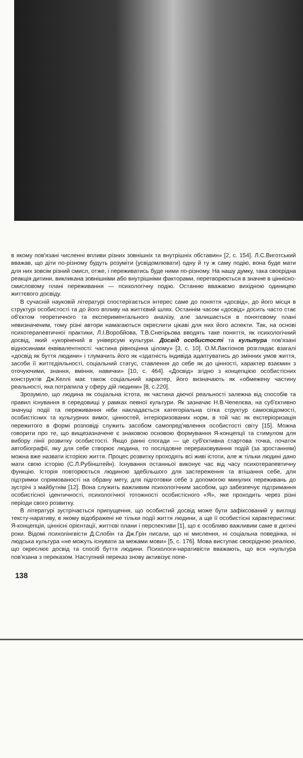в якому пов'язані численні впливи різних зовнішніх та внутрішніх обставин» [2, с. 154]. Л.С.Виготський вважав, що діти по-різному будуть розуміти (усвідомлювати) одну й ту ж саму подію, вона буде мати для них зовсім різний смисл, отже, і переживатись буде ними по-різному. На нашу думку, така своєрідна реакція дитини, викликана зовнішніми або внутрішніми факторами, перетворюється в значне в ціннісно-смисловому плані переживання — психологічну подію. Останню вважаємо вихідною одиницею життєвого досвіду.
В сучасній науковій літературі спостерігається інтерес саме до поняття «досвід», до його місця в структурі особистості та до його впливу на життєвий шлях. Останнім часом «досвід» досить часто стає об'єктом теоретичного та експериментального аналізу, але залишається в понятєвому плані невизначеним, тому різні автори намагаються окреслити цікаві для них його аспекти. Так, на основі психотерапевтичної практики, Л.І.Воробйова, Т.В.Снегірьова вводять таке поняття, як психологічний досвід, який «укорінений в універсумі культури. Досвід особистості та культура пов'язані відносинами еквівалентності: частина рівноцінна цілому» [3, с. 10]. О.М.Лактіонов розглядає взагалі «досвід як буття людини» і тлумачить його як «здатність індивіда адаптуватись до змінних умов життя, засоби її життєдіяльності, соціальний статус, ставлення до себе як до цінності, характер взаємин з оточуючими, знання, вміння, навички» [10, с. 464]. «Досвід» згідно з концепцією особистісних конструктів Дж.Келлі має також соціальний характер, його визначають як «обмежену частину реальності, яка потрапила у сферу дій людини» [8, с.220].
Зрозуміло, що людина як соціальна істота, як частина діючої реальності залежна від способів та правил існування в середовищі у рамках певної культури. Як зазначає Н.В.Чепелєва, на суб'єктивно значущі події та переживання ніби накладається категоріальна сітка структур самосвідомості, особистісних та культурних вимог, цінностей, інтеріоризованих норм, в той час як екстеріоризація пережитого в формі розповіді служить засобом самопред'явлення особистості світу [15]. Можна говорити про те, що вищезазначене є знаковою основою формування Я-концепції та стимулом для вибору лінії розвитку особистості. Якщо ранні спогади — це суб'єктивна стартова точка, початок автобіографії, яку для себе створює людина, то послідовне перераховування подій (за зростанням) можна вже назвати історією життя. Процес розвитку проходять всі живі істоти, але ж тільки людині дано мати свою історію (С.Л.Рубінштейн). Існування останньої виконує час від часу психотерапевтичну функцію. Історія повторюється людиною здебільшого для застереження та втішання себе, для підтримки спрямованості на обрану мету, для підготовки себе з допомогою минулих переживань до зустрічі з майбутнім [12]. Вона служить важливим психологічним засобом, що забезпечує підтримання особистісної ідентичності, психологічної тотожності особистісного «Я», яке проходить через різні періоди свого розвитку.
В літературі зустрічається припущення, що особистий досвід може бути зафіксований у вигляді тексту-наративу, в якому відображені не тільки події життя людини, а ще її особистісні характеристики: Я-концепція, ціннісні орієнтації, життєві плани і перспективи [1], що є особливо важливим саме в дитячі роки. Відомі психолінгвісти Д.Слобін та Дж.Грін писали, що ні мислення, ні соціальна поведінка, ні людська культура «не можуть існувати за межами мови» [5, с. 176]. Мова виступає своєрідною реалією, що окреслює досвід та спосіб буття людини. Психологи-наративісти вважають, що вся «культура пов'язана з переказом. Наступний переказ знову активізує попе-
138